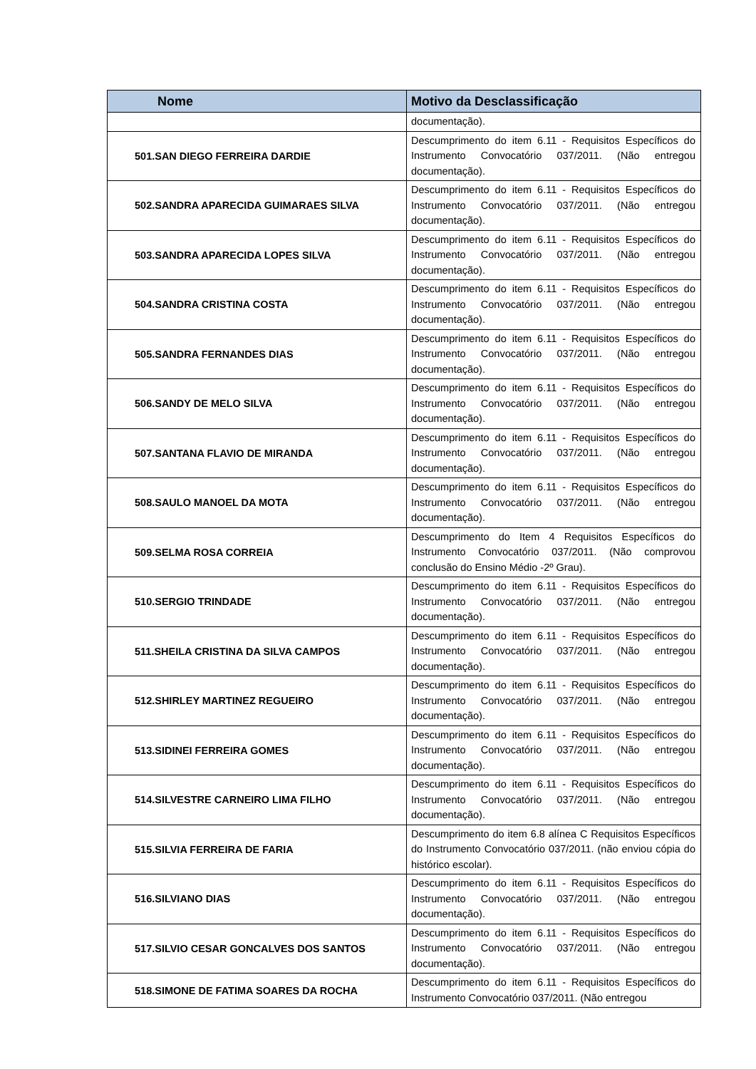| Nome | Motivo da Desclassificação |
| --- | --- |
| | documentação). |
| 501.SAN DIEGO FERREIRA DARDIE | Descumprimento do item 6.11 - Requisitos Específicos do Instrumento Convocatório 037/2011. (Não entregou documentação). |
| 502.SANDRA APARECIDA GUIMARAES SILVA | Descumprimento do item 6.11 - Requisitos Específicos do Instrumento Convocatório 037/2011. (Não entregou documentação). |
| 503.SANDRA APARECIDA LOPES SILVA | Descumprimento do item 6.11 - Requisitos Específicos do Instrumento Convocatório 037/2011. (Não entregou documentação). |
| 504.SANDRA CRISTINA COSTA | Descumprimento do item 6.11 - Requisitos Específicos do Instrumento Convocatório 037/2011. (Não entregou documentação). |
| 505.SANDRA FERNANDES DIAS | Descumprimento do item 6.11 - Requisitos Específicos do Instrumento Convocatório 037/2011. (Não entregou documentação). |
| 506.SANDY DE MELO SILVA | Descumprimento do item 6.11 - Requisitos Específicos do Instrumento Convocatório 037/2011. (Não entregou documentação). |
| 507.SANTANA FLAVIO DE MIRANDA | Descumprimento do item 6.11 - Requisitos Específicos do Instrumento Convocatório 037/2011. (Não entregou documentação). |
| 508.SAULO MANOEL DA MOTA | Descumprimento do item 6.11 - Requisitos Específicos do Instrumento Convocatório 037/2011. (Não entregou documentação). |
| 509.SELMA ROSA CORREIA | Descumprimento do Item 4 Requisitos Específicos do Instrumento Convocatório 037/2011. (Não comprovou conclusão do Ensino Médio -2º Grau). |
| 510.SERGIO TRINDADE | Descumprimento do item 6.11 - Requisitos Específicos do Instrumento Convocatório 037/2011. (Não entregou documentação). |
| 511.SHEILA CRISTINA DA SILVA CAMPOS | Descumprimento do item 6.11 - Requisitos Específicos do Instrumento Convocatório 037/2011. (Não entregou documentação). |
| 512.SHIRLEY MARTINEZ REGUEIRO | Descumprimento do item 6.11 - Requisitos Específicos do Instrumento Convocatório 037/2011. (Não entregou documentação). |
| 513.SIDINEI FERREIRA GOMES | Descumprimento do item 6.11 - Requisitos Específicos do Instrumento Convocatório 037/2011. (Não entregou documentação). |
| 514.SILVESTRE CARNEIRO LIMA FILHO | Descumprimento do item 6.11 - Requisitos Específicos do Instrumento Convocatório 037/2011. (Não entregou documentação). |
| 515.SILVIA FERREIRA DE FARIA | Descumprimento do item 6.8 alínea C Requisitos Específicos do Instrumento Convocatório 037/2011. (não enviou cópia do histórico escolar). |
| 516.SILVIANO DIAS | Descumprimento do item 6.11 - Requisitos Específicos do Instrumento Convocatório 037/2011. (Não entregou documentação). |
| 517.SILVIO CESAR GONCALVES DOS SANTOS | Descumprimento do item 6.11 - Requisitos Específicos do Instrumento Convocatório 037/2011. (Não entregou documentação). |
| 518.SIMONE DE FATIMA SOARES DA ROCHA | Descumprimento do item 6.11 - Requisitos Específicos do Instrumento Convocatório 037/2011. (Não entregou |